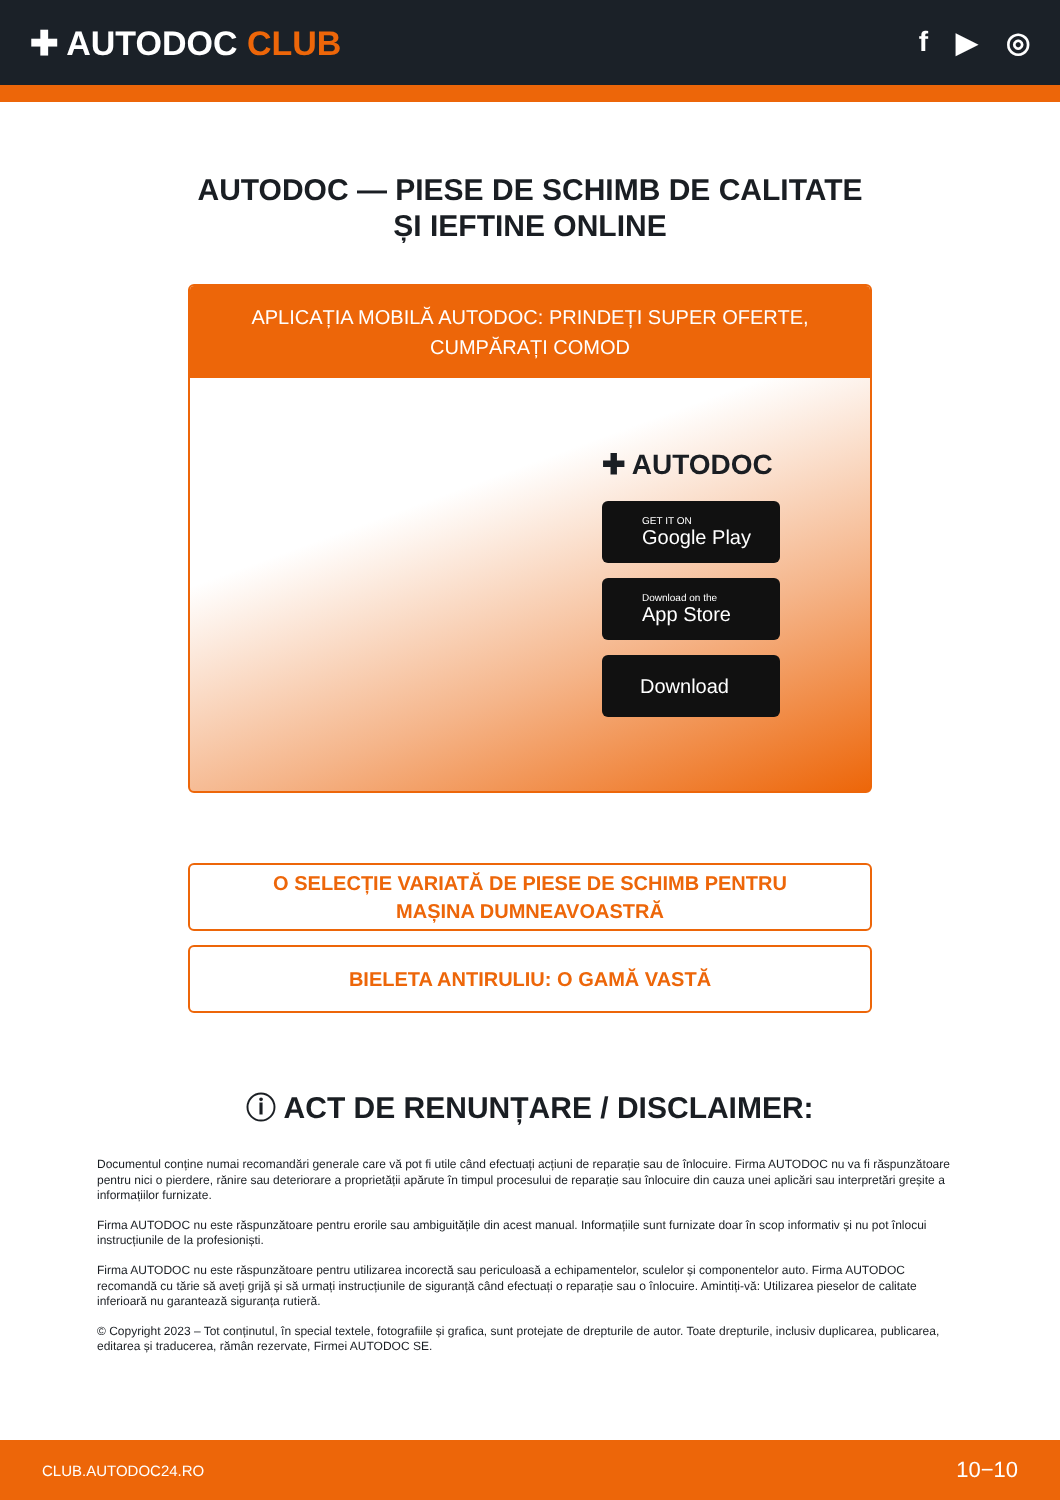✚ AUTODOC CLUB
f ▶ ◎
AUTODOC — PIESE DE SCHIMB DE CALITATE ȘI IEFTINE ONLINE
APLICAȚIA MOBILĂ AUTODOC: PRINDEȚI SUPER OFERTE, CUMPĂRAȚI COMOD
✚ AUTODOC
GET IT ON
Google Play
Download on the
App Store
Download
O SELECȚIE VARIATĂ DE PIESE DE SCHIMB PENTRU
MAȘINA DUMNEAVOASTRĂ
BIELETA ANTIRULIU: O GAMĂ VASTĂ
ⓘ ACT DE RENUNȚARE / DISCLAIMER:
Documentul conține numai recomandări generale care vă pot fi utile când efectuați acțiuni de reparație sau de înlocuire. Firma AUTODOC nu va fi răspunzătoare pentru nici o pierdere, rănire sau deteriorare a proprietății apărute în timpul procesului de reparație sau înlocuire din cauza unei aplicări sau interpretări greșite a informațiilor furnizate.
Firma AUTODOC nu este răspunzătoare pentru erorile sau ambiguitățile din acest manual. Informațiile sunt furnizate doar în scop informativ și nu pot înlocui instrucțiunile de la profesioniști.
Firma AUTODOC nu este răspunzătoare pentru utilizarea incorectă sau periculoasă a echipamentelor, sculelor și componentelor auto. Firma AUTODOC recomandă cu tărie să aveți grijă și să urmați instrucțiunile de siguranță când efectuați o reparație sau o înlocuire. Amintiți-vă: Utilizarea pieselor de calitate inferioară nu garantează siguranța rutieră.
© Copyright 2023 – Tot conținutul, în special textele, fotografiile și grafica, sunt protejate de drepturile de autor. Toate drepturile, inclusiv duplicarea, publicarea, editarea și traducerea, rămân rezervate, Firmei AUTODOC SE.
CLUB.AUTODOC24.RO 10−10